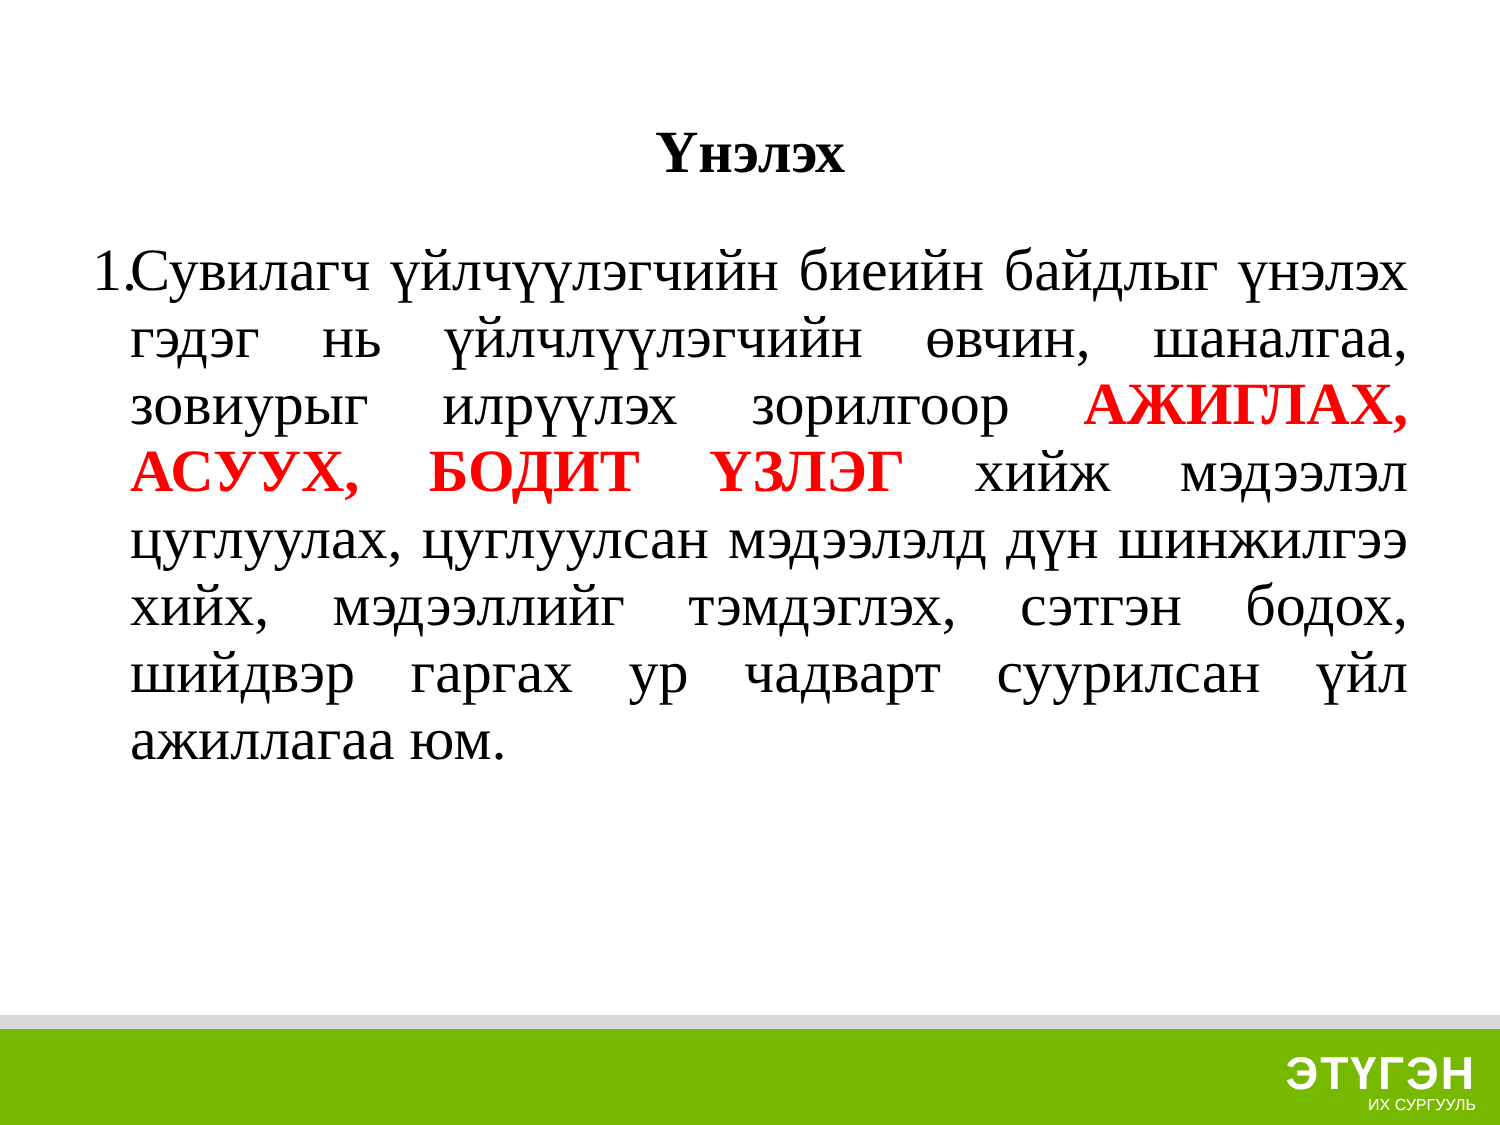Үнэлэх
1.
Сувилагч үйлчүүлэгчийн биеийн байдлыг үнэлэх гэдэг нь үйлчлүүлэгчийн өвчин, шаналгаа, зовиурыг илрүүлэх зорилгоор АЖИГЛАХ, АСУУХ, БОДИТ ҮЗЛЭГ хийж мэдээлэл цуглуулах, цуглуулсан мэдээлэлд дүн шинжилгээ хийх, мэдээллийг тэмдэглэх, сэтгэн бодох, шийдвэр гаргах ур чадварт суурилсан үйл ажиллагаа юм.
ЭТҮГЭН
ИХ СУРГУУЛЬ